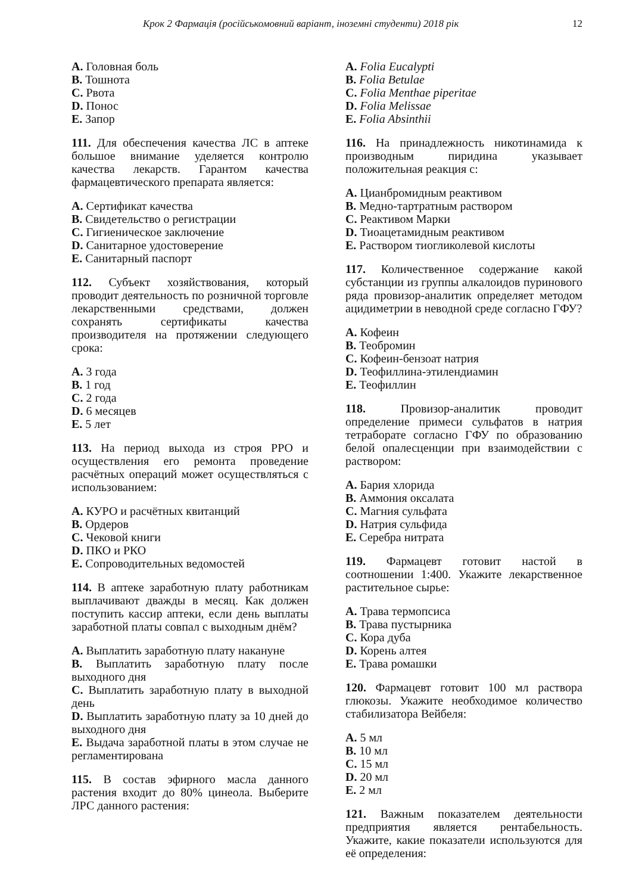Крок 2 Фармація (російськомовний варіант, іноземні студенти) 2018 рік 12
A. Головная боль
B. Тошнота
C. Рвота
D. Понос
E. Запор
111. Для обеспечения качества ЛС в аптеке большое внимание уделяется контролю качества лекарств. Гарантом качества фармацевтического препарата является:
A. Сертификат качества
B. Свидетельство о регистрации
C. Гигиеническое заключение
D. Санитарное удостоверение
E. Санитарный паспорт
112. Субъект хозяйствования, который проводит деятельность по розничной торговле лекарственными средствами, должен сохранять сертификаты качества производителя на протяжении следующего срока:
A. 3 года
B. 1 год
C. 2 года
D. 6 месяцев
E. 5 лет
113. На период выхода из строя РРО и осуществления его ремонта проведение расчётных операций может осуществляться с использованием:
A. КУРО и расчётных квитанций
B. Ордеров
C. Чековой книги
D. ПКО и РКО
E. Сопроводительных ведомостей
114. В аптеке заработную плату работникам выплачивают дважды в месяц. Как должен поступить кассир аптеки, если день выплаты заработной платы совпал с выходным днём?
A. Выплатить заработную плату накануне
B. Выплатить заработную плату после выходного дня
C. Выплатить заработную плату в выходной день
D. Выплатить заработную плату за 10 дней до выходного дня
E. Выдача заработной платы в этом случае не регламентирована
115. В состав эфирного масла данного растения входит до 80% цинеола. Выберите ЛРС данного растения:
A. Folia Eucalypti
B. Folia Betulae
C. Folia Menthae piperitae
D. Folia Melissae
E. Folia Absinthii
116. На принадлежность никотинамида к производным пиридина указывает положительная реакция с:
A. Цианбромидным реактивом
B. Медно-тартратным раствором
C. Реактивом Марки
D. Тиоацетамидным реактивом
E. Раствором тиогликолевой кислоты
117. Количественное содержание какой субстанции из группы алкалоидов пуринового ряда провизор-аналитик определяет методом ацидиметрии в неводной среде согласно ГФУ?
A. Кофеин
B. Теобромин
C. Кофеин-бензоат натрия
D. Теофиллина-этилендиамин
E. Теофиллин
118. Провизор-аналитик проводит определение примеси сульфатов в натрия тетраборате согласно ГФУ по образованию белой опалесценции при взаимодействии с раствором:
A. Бария хлорида
B. Аммония оксалата
C. Магния сульфата
D. Натрия сульфида
E. Серебра нитрата
119. Фармацевт готовит настой в соотношении 1:400. Укажите лекарственное растительное сырье:
A. Трава термопсиса
B. Трава пустырника
C. Кора дуба
D. Корень алтея
E. Трава ромашки
120. Фармацевт готовит 100 мл раствора глюкозы. Укажите необходимое количество стабилизатора Вейбеля:
A. 5 мл
B. 10 мл
C. 15 мл
D. 20 мл
E. 2 мл
121. Важным показателем деятельности предприятия является рентабельность. Укажите, какие показатели используются для её определения: